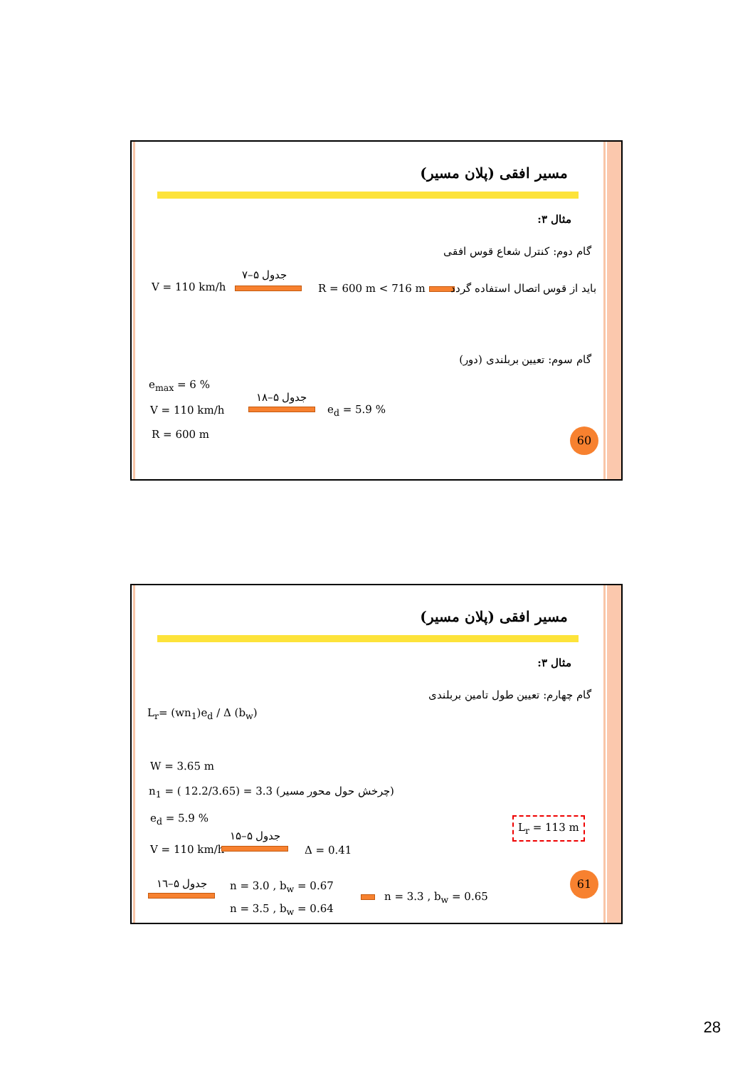مسیر افقی (پلان مسیر)
مثال ۳:
گام دوم: کنترل شعاع قوس افقی
V = 110 km/h
جدول ۵–۷
R = 600 m < 716 m باید از قوس اتصال استفاده گردد
گام سوم: تعیین بربلندی (دور)
e<sub>max</sub> = 6 %
V = 110 km/h
R = 600 m
جدول ۵–۱۸
e<sub>d</sub> = 5.9 %
60
مسیر افقی (پلان مسیر)
مثال ۳:
گام چهارم: تعیین طول تامین بربلندی
L<sub>r</sub>= (wn<sub>1</sub>)e<sub>d</sub> / Δ (b<sub>w</sub>)
W = 3.65 m
n<sub>1</sub> = ( 12.2/3.65) = 3.3 (چرخش حول محور مسیر)
e<sub>d</sub> = 5.9 %
جدول ۵–۱۵
V = 110 km/h Δ = 0.41
جدول ۵–۱٦ n = 3.0 , b<sub>w</sub> = 0.67
n = 3.5 , b<sub>w</sub> = 0.64
n = 3.3 , b<sub>w</sub> = 0.65
L<sub>r</sub> = 113 m
61
28